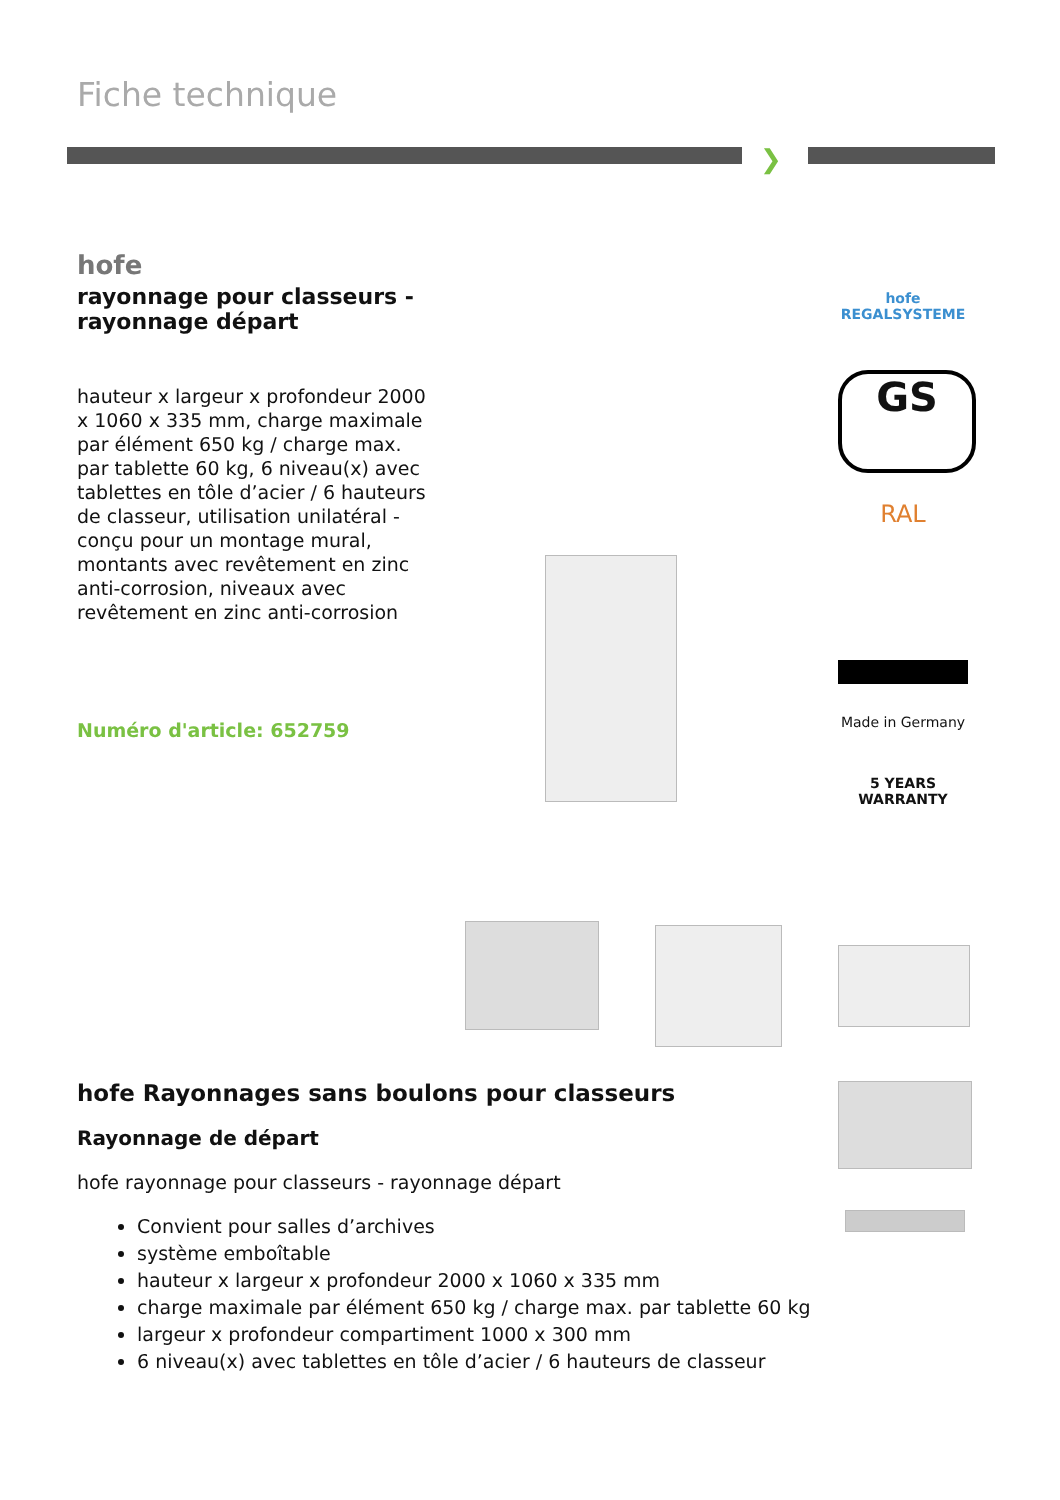Fiche technique
❯
hofe
rayonnage pour classeurs - rayonnage départ
hauteur x largeur x profondeur 2000 x 1060 x 335 mm, charge maximale par élément 650 kg / charge max. par tablette 60 kg, 6 niveau(x) avec tablettes en tôle d’acier / 6 hauteurs de classeur, utilisation unilatéral - conçu pour un montage mural, montants avec revêtement en zinc anti-corrosion, niveaux avec revêtement en zinc anti-corrosion
Numéro d'article: 652759
hofe
REGALSYSTEME
GS
RAL
Made in Germany
5 YEARS WARRANTY
hofe Rayonnages sans boulons pour classeurs
Rayonnage de départ
hofe rayonnage pour classeurs - rayonnage départ
Convient pour salles d’archives
système emboîtable
hauteur x largeur x profondeur 2000 x 1060 x 335 mm
charge maximale par élément 650 kg / charge max. par tablette 60 kg
largeur x profondeur compartiment 1000 x 300 mm
6 niveau(x) avec tablettes en tôle d’acier / 6 hauteurs de classeur